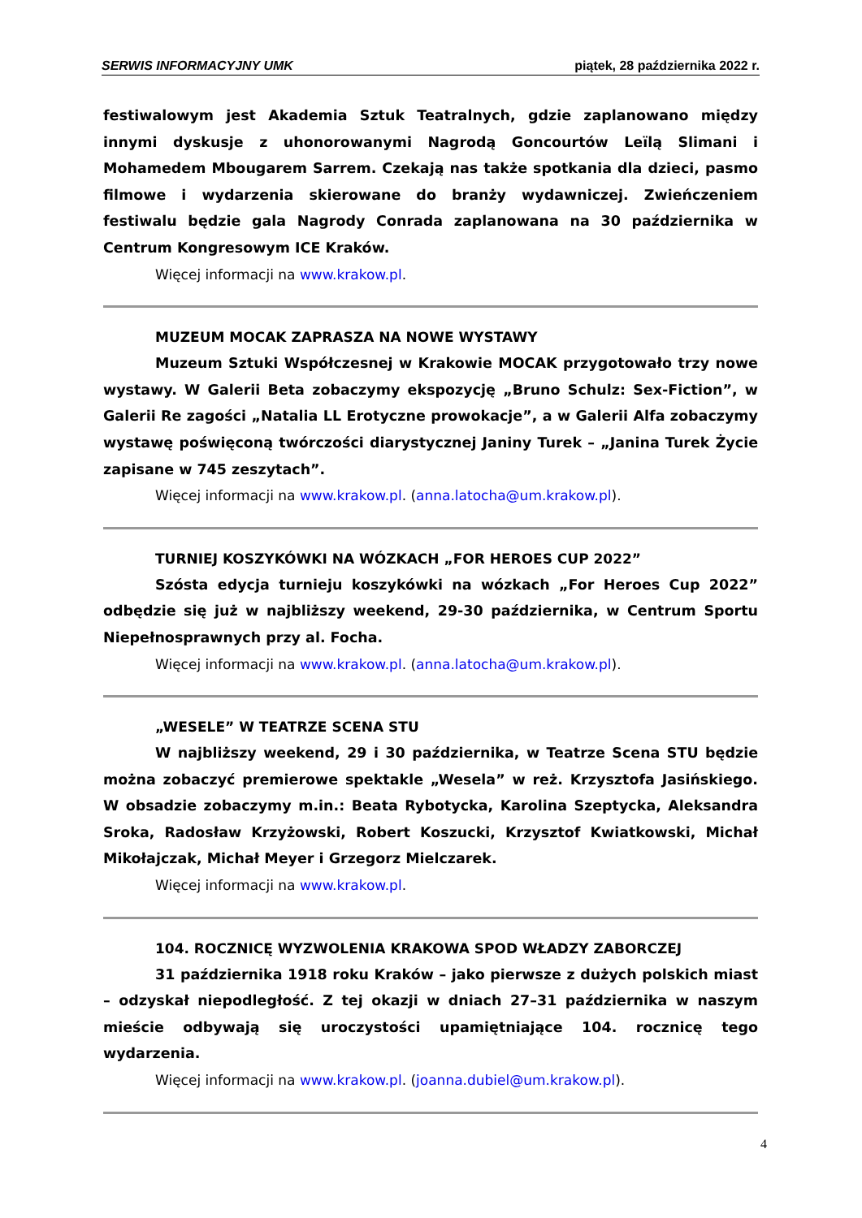SERWIS INFORMACYJNY UMK piątek, 28 października 2022 r.
festiwalowym jest Akademia Sztuk Teatralnych, gdzie zaplanowano między innymi dyskusje z uhonorowanymi Nagrodą Goncourtów Leïlą Slimani i Mohamedem Mbougarem Sarrem. Czekają nas także spotkania dla dzieci, pasmo filmowe i wydarzenia skierowane do branży wydawniczej. Zwieńczeniem festiwalu będzie gala Nagrody Conrada zaplanowana na 30 października w Centrum Kongresowym ICE Kraków.
Więcej informacji na www.krakow.pl.
MUZEUM MOCAK ZAPRASZA NA NOWE WYSTAWY
Muzeum Sztuki Współczesnej w Krakowie MOCAK przygotowało trzy nowe wystawy. W Galerii Beta zobaczymy ekspozycję „Bruno Schulz: Sex-Fiction”, w Galerii Re zagości „Natalia LL Erotyczne prowokacje”, a w Galerii Alfa zobaczymy wystawę poświęconą twórczości diarystycznej Janiny Turek – „Janina Turek Życie zapisane w 745 zeszytach”.
Więcej informacji na www.krakow.pl. (anna.latocha@um.krakow.pl).
TURNIEJ KOSZYKÓWKI NA WÓZKACH „FOR HEROES CUP 2022”
Szósta edycja turnieju koszykówki na wózkach „For Heroes Cup 2022” odbędzie się już w najbliższy weekend, 29-30 października, w Centrum Sportu Niepełnosprawnych przy al. Focha.
Więcej informacji na www.krakow.pl. (anna.latocha@um.krakow.pl).
„WESELE” W TEATRZE SCENA STU
W najbliższy weekend, 29 i 30 października, w Teatrze Scena STU będzie można zobaczyć premierowe spektakle „Wesela” w reż. Krzysztofa Jasińskiego. W obsadzie zobaczymy m.in.: Beata Rybotycka, Karolina Szeptycka, Aleksandra Sroka, Radosław Krzyżowski, Robert Koszucki, Krzysztof Kwiatkowski, Michał Mikołajczak, Michał Meyer i Grzegorz Mielczarek.
Więcej informacji na www.krakow.pl.
104. ROCZNICĘ WYZWOLENIA KRAKOWA SPOD WŁADZY ZABORCZEJ
31 października 1918 roku Kraków – jako pierwsze z dużych polskich miast – odzyskał niepodległość. Z tej okazji w dniach 27–31 października w naszym mieście odbywają się uroczystości upamiętniające 104. rocznicę tego wydarzenia.
Więcej informacji na www.krakow.pl. (joanna.dubiel@um.krakow.pl).
4